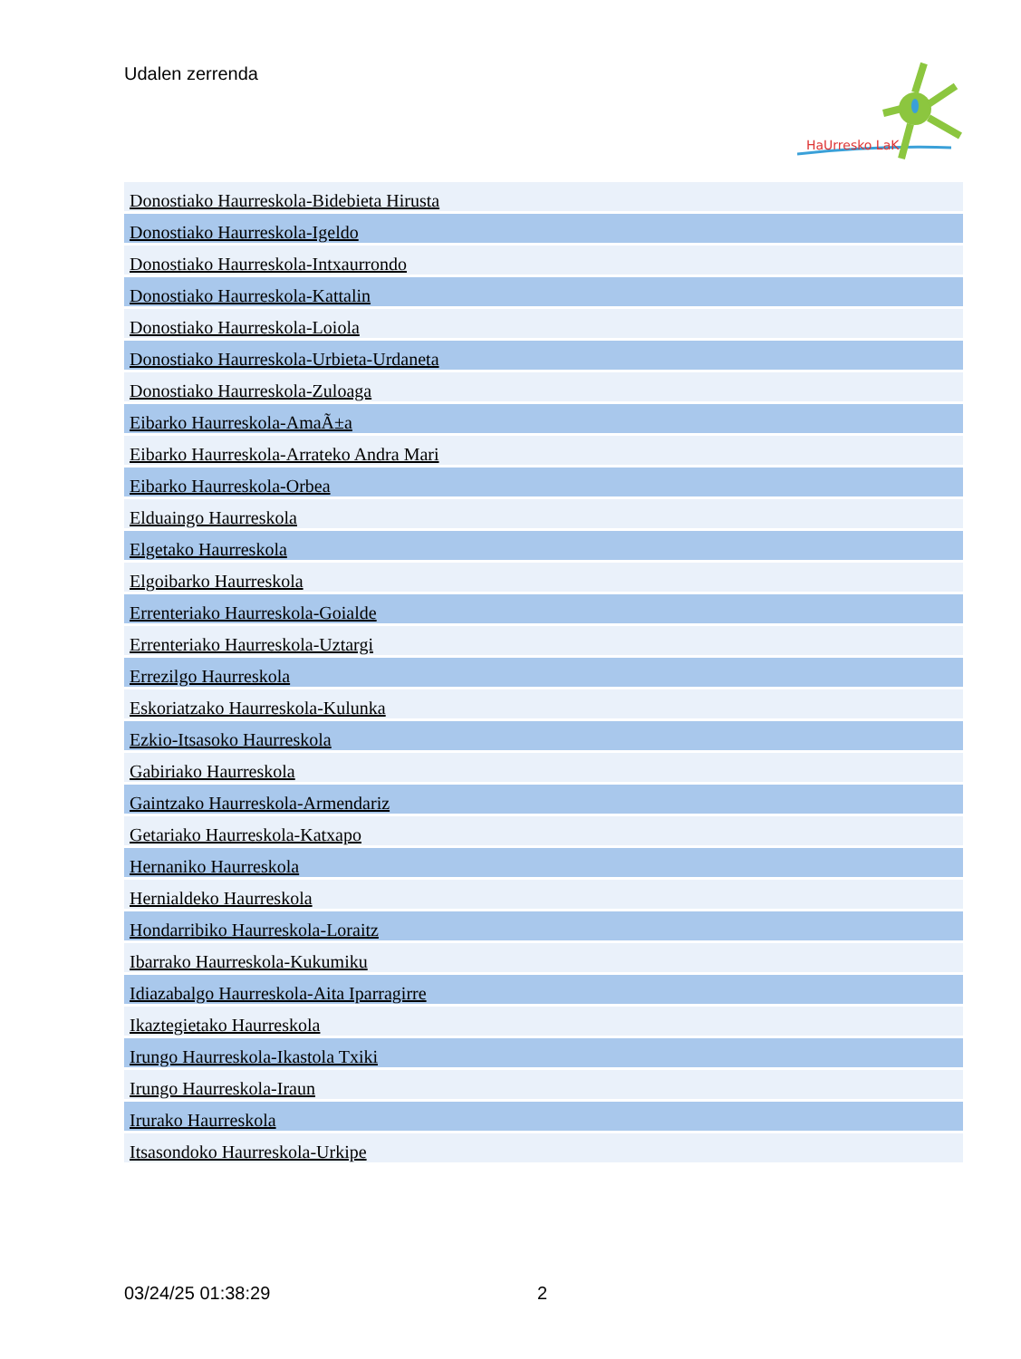Udalen zerrenda
HaUrresko LaK
| Donostiako Haurreskola-Bidebieta Hirusta |
| Donostiako Haurreskola-Igeldo |
| Donostiako Haurreskola-Intxaurrondo |
| Donostiako Haurreskola-Kattalin |
| Donostiako Haurreskola-Loiola |
| Donostiako Haurreskola-Urbieta-Urdaneta |
| Donostiako Haurreskola-Zuloaga |
| Eibarko Haurreskola-AmaÃ±a |
| Eibarko Haurreskola-Arrateko Andra Mari |
| Eibarko Haurreskola-Orbea |
| Elduaingo Haurreskola |
| Elgetako Haurreskola |
| Elgoibarko Haurreskola |
| Errenteriako Haurreskola-Goialde |
| Errenteriako Haurreskola-Uztargi |
| Errezilgo Haurreskola |
| Eskoriatzako Haurreskola-Kulunka |
| Ezkio-Itsasoko Haurreskola |
| Gabiriako Haurreskola |
| Gaintzako Haurreskola-Armendariz |
| Getariako Haurreskola-Katxapo |
| Hernaniko Haurreskola |
| Hernialdeko Haurreskola |
| Hondarribiko Haurreskola-Loraitz |
| Ibarrako Haurreskola-Kukumiku |
| Idiazabalgo Haurreskola-Aita Iparragirre |
| Ikaztegietako Haurreskola |
| Irungo Haurreskola-Ikastola Txiki |
| Irungo Haurreskola-Iraun |
| Irurako Haurreskola |
| Itsasondoko Haurreskola-Urkipe |
03/24/25 01:38:29 2